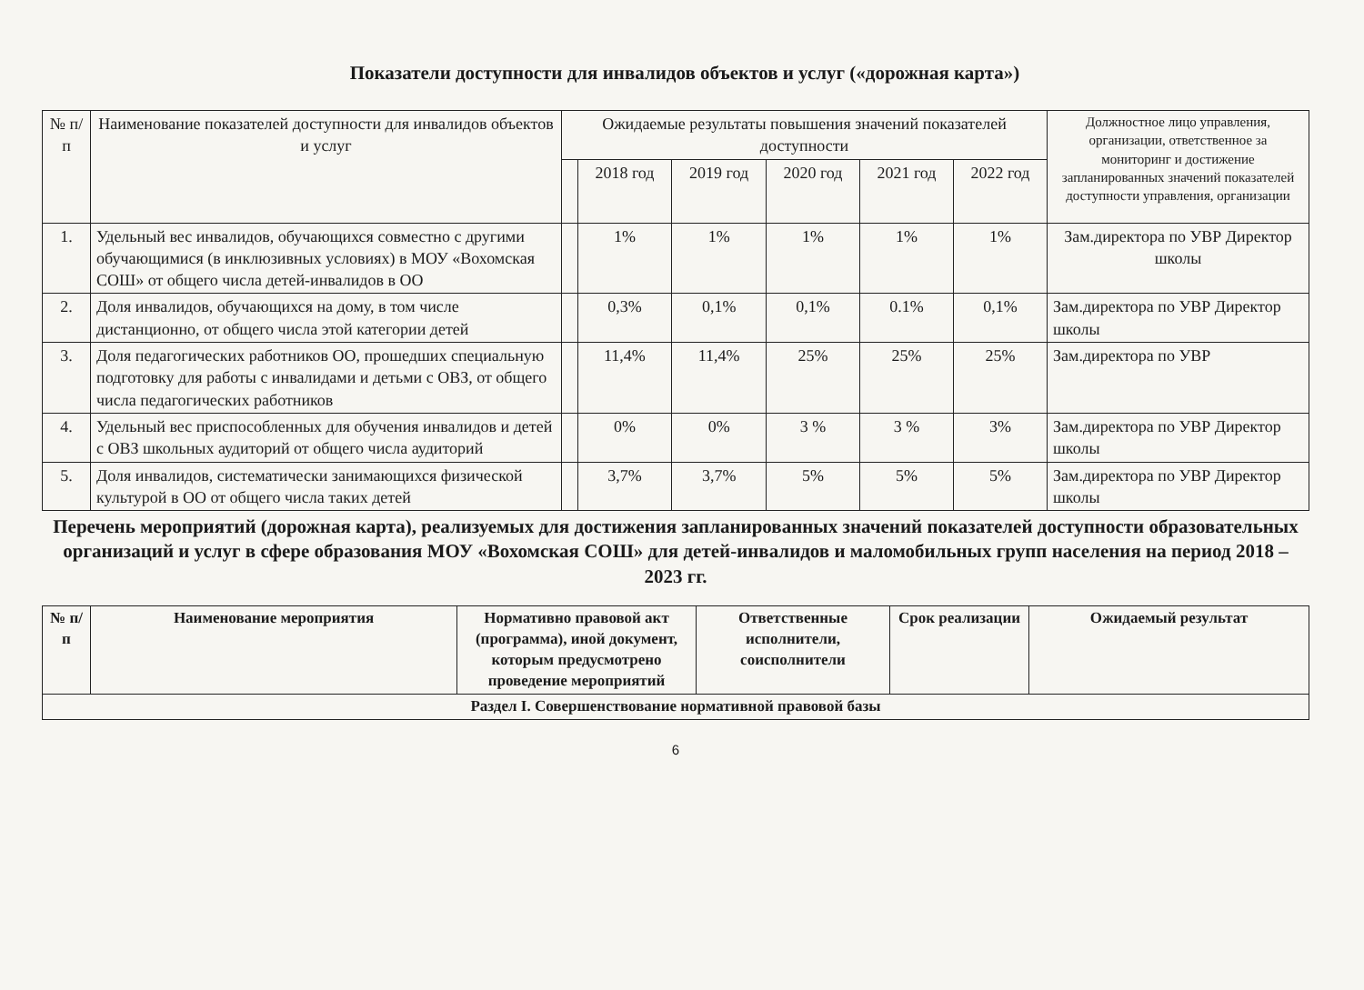Показатели доступности для инвалидов объектов и услуг («дорожная карта»)
| № п/п | Наименование показателей доступности для инвалидов объектов и услуг | Ожидаемые результаты повышения значений показателей доступности | | | | | | Должностное лицо управления, организации, ответственное за мониторинг и достижение запланированных значений показателей доступности управления, организации |
| --- | --- | --- | --- | --- | --- | --- | --- | --- |
| | | | 2018 год | 2019 год | 2020 год | 2021 год | 2022 год | |
| 1. | Удельный вес инвалидов, обучающихся совместно с другими обучающимися (в инклюзивных условиях) в МОУ «Вохомская СОШ» от общего числа детей-инвалидов в ОО | | 1% | 1% | 1% | 1% | 1% | Зам.директора по УВР Директор школы |
| 2. | Доля инвалидов, обучающихся на дому, в том числе дистанционно, от общего числа этой категории детей | | 0,3% | 0,1% | 0,1% | 0.1% | 0,1% | Зам.директора по УВР Директор школы |
| 3. | Доля педагогических работников ОО, прошедших специальную подготовку для работы с инвалидами и детьми с ОВЗ, от общего числа педагогических работников | | 11,4% | 11,4% | 25% | 25% | 25% | Зам.директора по УВР |
| 4. | Удельный вес приспособленных для обучения инвалидов и детей с ОВЗ школьных аудиторий от общего числа аудиторий | | 0% | 0% | 3 % | 3 % | 3% | Зам.директора по УВР Директор школы |
| 5. | Доля инвалидов, систематически занимающихся физической культурой в ОО от общего числа таких детей | | 3,7% | 3,7% | 5% | 5% | 5% | Зам.директора по УВР Директор школы |
Перечень мероприятий (дорожная карта), реализуемых для достижения запланированных значений показателей доступности образовательных организаций и услуг в сфере образования МОУ «Вохомская СОШ» для детей-инвалидов и маломобильных групп населения на период 2018 – 2023 гг.
| № п/п | Наименование мероприятия | Нормативно правовой акт (программа), иной документ, которым предусмотрено проведение мероприятий | Ответственные исполнители, соисполнители | Срок реализации | Ожидаемый результат |
| --- | --- | --- | --- | --- | --- |
| Раздел I. Совершенствование нормативной правовой базы | | | | | |
6